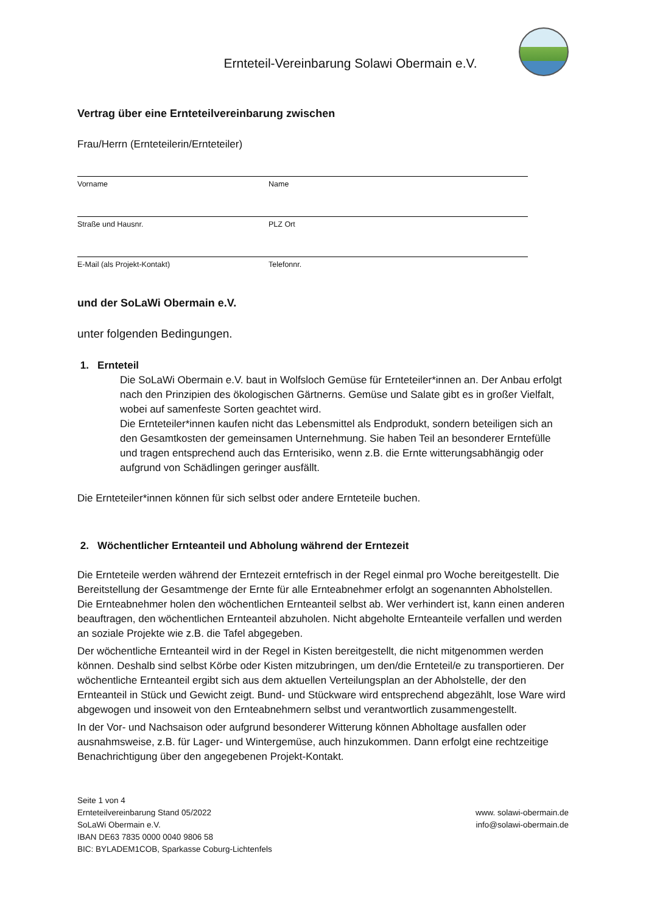Ernteteil-Vereinbarung Solawi Obermain e.V.
Vertrag über eine Ernteteilvereinbarung zwischen
Frau/Herrn (Ernteteilerin/Ernteteiler)
Vorname Name
Straße und Hausnr. PLZ Ort
E-Mail (als Projekt-Kontakt) Telefonnr.
und der SoLaWi Obermain e.V.
unter folgenden Bedingungen.
1. Ernteteil
Die SoLaWi Obermain e.V. baut in Wolfsloch Gemüse für Ernteteiler*innen an. Der Anbau erfolgt nach den Prinzipien des ökologischen Gärtnerns. Gemüse und Salate gibt es in großer Vielfalt, wobei auf samenfeste Sorten geachtet wird.
Die Ernteteiler*innen kaufen nicht das Lebensmittel als Endprodukt, sondern beteiligen sich an den Gesamtkosten der gemeinsamen Unternehmung. Sie haben Teil an besonderer Erntefülle und tragen entsprechend auch das Ernterisiko, wenn z.B. die Ernte witterungsabhängig oder aufgrund von Schädlingen geringer ausfällt.
Die Ernteteiler*innen können für sich selbst oder andere Ernteteile buchen.
2. Wöchentlicher Ernteanteil und Abholung während der Erntezeit
Die Ernteteile werden während der Erntezeit erntefrisch in der Regel einmal pro Woche bereitgestellt. Die Bereitstellung der Gesamtmenge der Ernte für alle Ernteabnehmer erfolgt an sogenannten Abholstellen. Die Ernteabnehmer holen den wöchentlichen Ernteanteil selbst ab. Wer verhindert ist, kann einen anderen beauftragen, den wöchentlichen Ernteanteil abzuholen. Nicht abgeholte Ernteanteile verfallen und werden an soziale Projekte wie z.B. die Tafel abgegeben.
Der wöchentliche Ernteanteil wird in der Regel in Kisten bereitgestellt, die nicht mitgenommen werden können. Deshalb sind selbst Körbe oder Kisten mitzubringen, um den/die Ernteteil/e zu transportieren. Der wöchentliche Ernteanteil ergibt sich aus dem aktuellen Verteilungsplan an der Abholstelle, der den Ernteanteil in Stück und Gewicht zeigt. Bund- und Stückware wird entsprechend abgezählt, lose Ware wird abgewogen und insoweit von den Ernteabnehmern selbst und verantwortlich zusammengestellt.
In der Vor- und Nachsaison oder aufgrund besonderer Witterung können Abholtage ausfallen oder ausnahmsweise, z.B. für Lager- und Wintergemüse, auch hinzukommen. Dann erfolgt eine rechtzeitige Benachrichtigung über den angegebenen Projekt-Kontakt.
Seite 1 von 4
Ernteteilvereinbarung Stand 05/2022
SoLaWi Obermain e.V.
IBAN DE63 7835 0000 0040 9806 58
BIC: BYLADEM1COB, Sparkasse Coburg-Lichtenfels
www. solawi-obermain.de
info@solawi-obermain.de